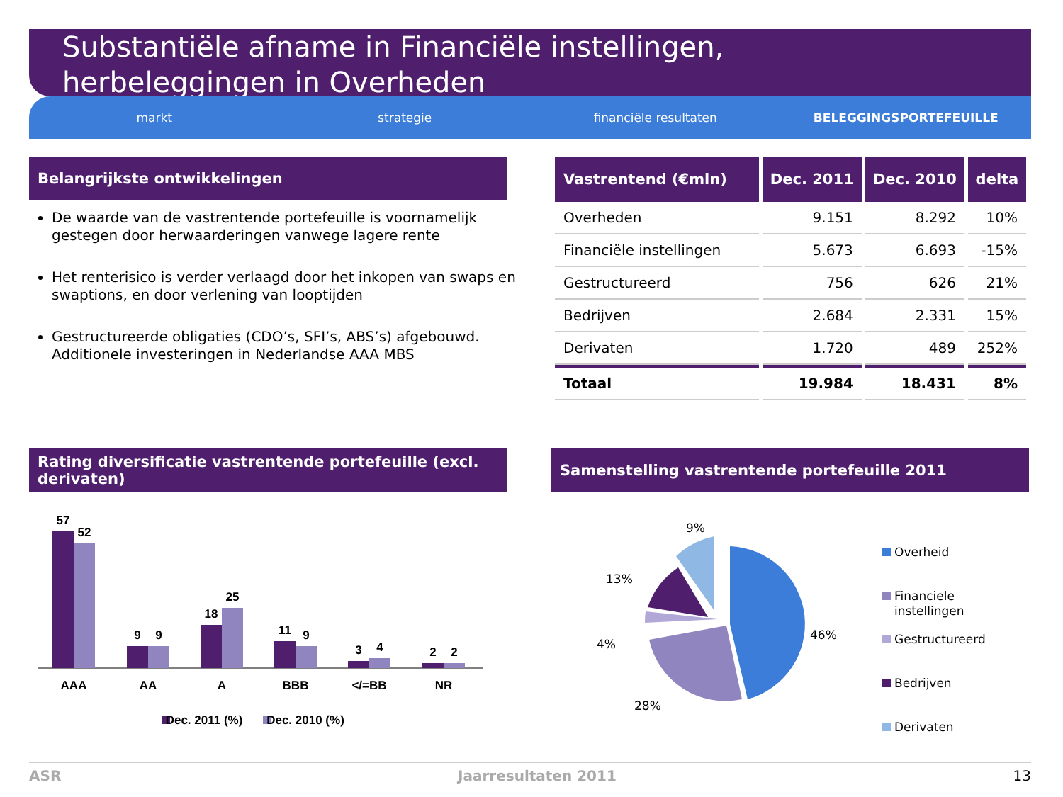Substantiële afname in Financiële instellingen,
herbeleggingen in Overheden
markt strategie financiële resultaten BELEGGINGSPORTEFEUILLE
Belangrijkste ontwikkelingen
De waarde van de vastrentende portefeuille is voornamelijk gestegen door herwaarderingen vanwege lagere rente
Het renterisico is verder verlaagd door het inkopen van swaps en swaptions, en door verlening van looptijden
Gestructureerde obligaties (CDO’s, SFI’s, ABS’s) afgebouwd. Additionele investeringen in Nederlandse AAA MBS
| Vastrentend (€mln) | Dec. 2011 | Dec. 2010 | delta |
| --- | --- | --- | --- |
| Overheden | 9.151 | 8.292 | 10% |
| Financiële instellingen | 5.673 | 6.693 | -15% |
| Gestructureerd | 756 | 626 | 21% |
| Bedrijven | 2.684 | 2.331 | 15% |
| Derivaten | 1.720 | 489 | 252% |
| Totaal | 19.984 | 18.431 | 8% |
Rating diversificatie vastrentende portefeuille (excl. derivaten)
Samenstelling vastrentende portefeuille 2011
57
52
9
9
18
25
11
9
3
4
2
2
AAA
AA
A
BBB
</=BB
NR
Dec. 2011 (%)
Dec. 2010 (%)
9%
13%
4%
46%
28%
Overheid
Financiele
instellingen
Gestructureerd
Bedrijven
Derivaten
ASR Jaarresultaten 2011 13